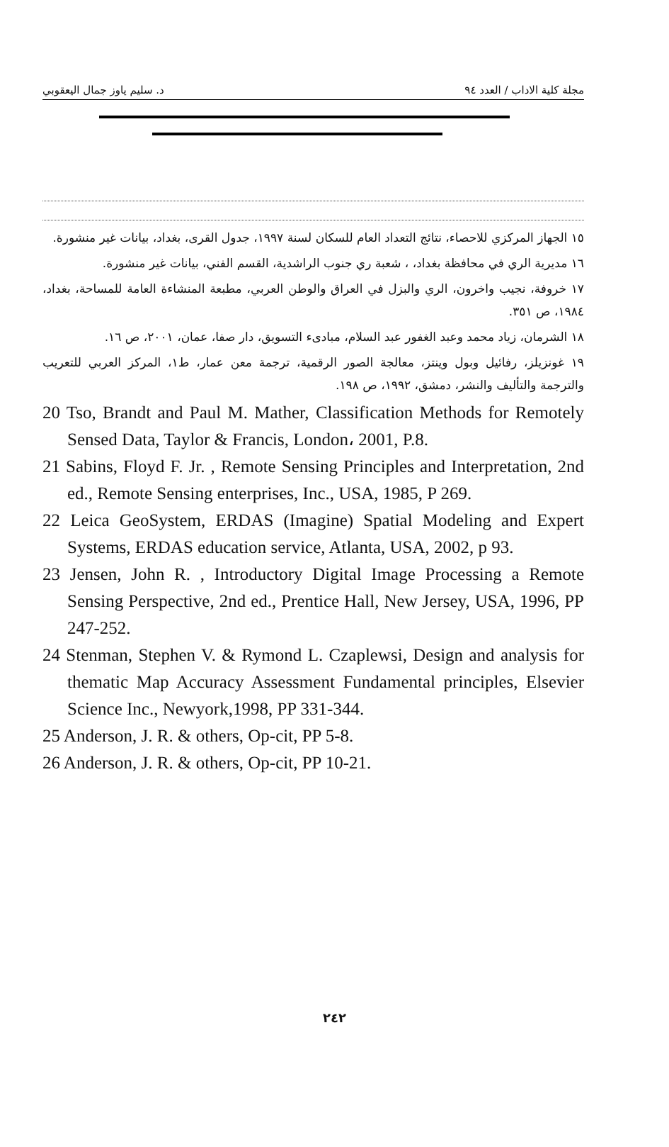د. سليم ياوز جمال اليعقوبي مجلة كلية الاداب / العدد ٩٤
١٥ الجهاز المركزي للاحصاء، نتائج التعداد العام للسكان لسنة ١٩٩٧، جدول القرى، بغداد، بيانات غير منشورة.
١٦ مديرية الري في محافظة بغداد، ، شعبة ري جنوب الراشدية، القسم الفني، بيانات غير منشورة.
١٧ خروفة، نجيب واخرون، الري والبزل في العراق والوطن العربي، مطبعة المنشاءة العامة للمساحة، بغداد، ١٩٨٤، ص ٣٥١.
١٨ الشرمان، زياد محمد وعبد الغفور عبد السلام، مبادىء التسويق، دار صفا، عمان، ٢٠٠١، ص ١٦.
١٩ غونزيلز، رفائيل وبول وينتز، معالجة الصور الرقمية، ترجمة معن عمار، ط١، المركز العربي للتعريب والترجمة والتأليف والنشر، دمشق، ١٩٩٢، ص ١٩٨.
20 Tso, Brandt and Paul M. Mather, Classification Methods for Remotely Sensed Data, Taylor & Francis, London، 2001, P.8.
21 Sabins, Floyd F. Jr. , Remote Sensing Principles and Interpretation, 2nd ed., Remote Sensing enterprises, Inc., USA, 1985, P 269.
22 Leica GeoSystem, ERDAS (Imagine) Spatial Modeling and Expert Systems, ERDAS education service, Atlanta, USA, 2002, p 93.
23 Jensen, John R. , Introductory Digital Image Processing a Remote Sensing Perspective, 2nd ed., Prentice Hall, New Jersey, USA, 1996, PP 247-252.
24 Stenman, Stephen V. & Rymond L. Czaplewsi, Design and analysis for thematic Map Accuracy Assessment Fundamental principles, Elsevier Science Inc., Newyork,1998, PP 331-344.
25 Anderson, J. R. & others, Op-cit, PP 5-8.
26 Anderson, J. R. & others, Op-cit, PP 10-21.
٢٤٢